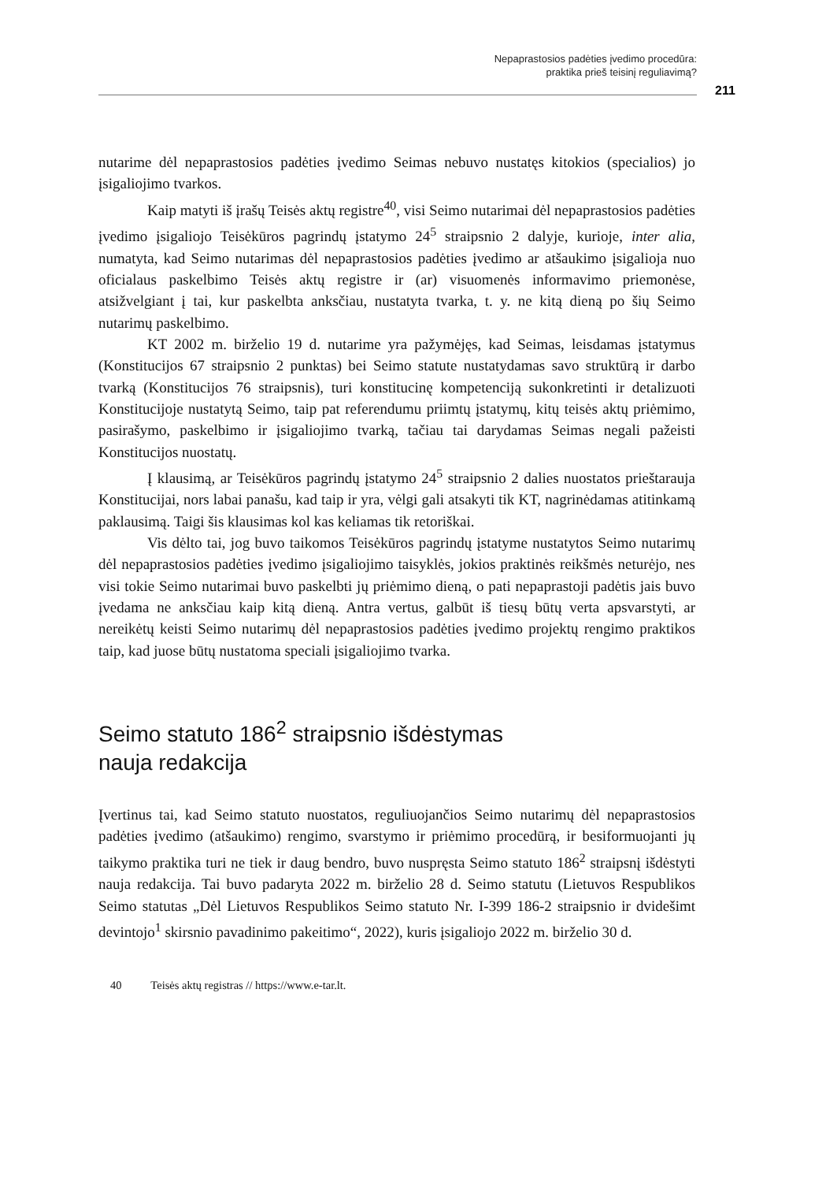Nepaprastosios padėties įvedimo procedūra:
praktika prieš teisinį reguliavimą?
211
nutarime dėl nepaprastosios padėties įvedimo Seimas nebuvo nustatęs kitokios (specialios) jo įsigaliojimo tvarkos.
Kaip matyti iš įrašų Teisės aktų registre<sup>40</sup>, visi Seimo nutarimai dėl nepaprastosios padėties įvedimo įsigaliojo Teisėkūros pagrindų įstatymo 24<sup>5</sup> straipsnio 2 dalyje, kurioje, inter alia, numatyta, kad Seimo nutarimas dėl nepaprastosios padėties įvedimo ar atšaukimo įsigalioja nuo oficialaus paskelbimo Teisės aktų registre ir (ar) visuomenės informavimo priemonėse, atsižvelgiant į tai, kur paskelbta anksčiau, nustatyta tvarka, t. y. ne kitą dieną po šių Seimo nutarimų paskelbimo.
KT 2002 m. birželio 19 d. nutarime yra pažymėjęs, kad Seimas, leisdamas įstatymus (Konstitucijos 67 straipsnio 2 punktas) bei Seimo statute nustatydamas savo struktūrą ir darbo tvarką (Konstitucijos 76 straipsnis), turi konstitucinę kompetenciją sukonkretinti ir detalizuoti Konstitucijoje nustatytą Seimo, taip pat referendumu priimtų įstatymų, kitų teisės aktų priėmimo, pasirašymo, paskelbimo ir įsigaliojimo tvarką, tačiau tai darydamas Seimas negali pažeisti Konstitucijos nuostatų.
Į klausimą, ar Teisėkūros pagrindų įstatymo 24<sup>5</sup> straipsnio 2 dalies nuostatos prieštarauja Konstitucijai, nors labai panašu, kad taip ir yra, vėlgi gali atsakyti tik KT, nagrinėdamas atitinkamą paklausimą. Taigi šis klausimas kol kas keliamas tik retoriškai.
Vis dėlto tai, jog buvo taikomos Teisėkūros pagrindų įstatyme nustatytos Seimo nutarimų dėl nepaprastosios padėties įvedimo įsigaliojimo taisyklės, jokios praktinės reikšmės neturėjo, nes visi tokie Seimo nutarimai buvo paskelbti jų priėmimo dieną, o pati nepaprastoji padėtis jais buvo įvedama ne anksčiau kaip kitą dieną. Antra vertus, galbūt iš tiesų būtų verta apsvarstyti, ar nereikėtų keisti Seimo nutarimų dėl nepaprastosios padėties įvedimo projektų rengimo praktikos taip, kad juose būtų nustatoma speciali įsigaliojimo tvarka.
Seimo statuto 186<sup>2</sup> straipsnio išdėstymas
nauja redakcija
Įvertinus tai, kad Seimo statuto nuostatos, reguliuojančios Seimo nutarimų dėl nepaprastosios padėties įvedimo (atšaukimo) rengimo, svarstymo ir priėmimo procedūrą, ir besiformuojanti jų taikymo praktika turi ne tiek ir daug bendro, buvo nuspręsta Seimo statuto 186<sup>2</sup> straipsnį išdėstyti nauja redakcija. Tai buvo padaryta 2022 m. birželio 28 d. Seimo statutu (Lietuvos Respublikos Seimo statutas „Dėl Lietuvos Respublikos Seimo statuto Nr. I-399 186-2 straipsnio ir dvidešimt devintojo<sup>1</sup> skirsnio pavadinimo pakeitimo“, 2022), kuris įsigaliojo 2022 m. birželio 30 d.
40 Teisės aktų registras // https://www.e-tar.lt.